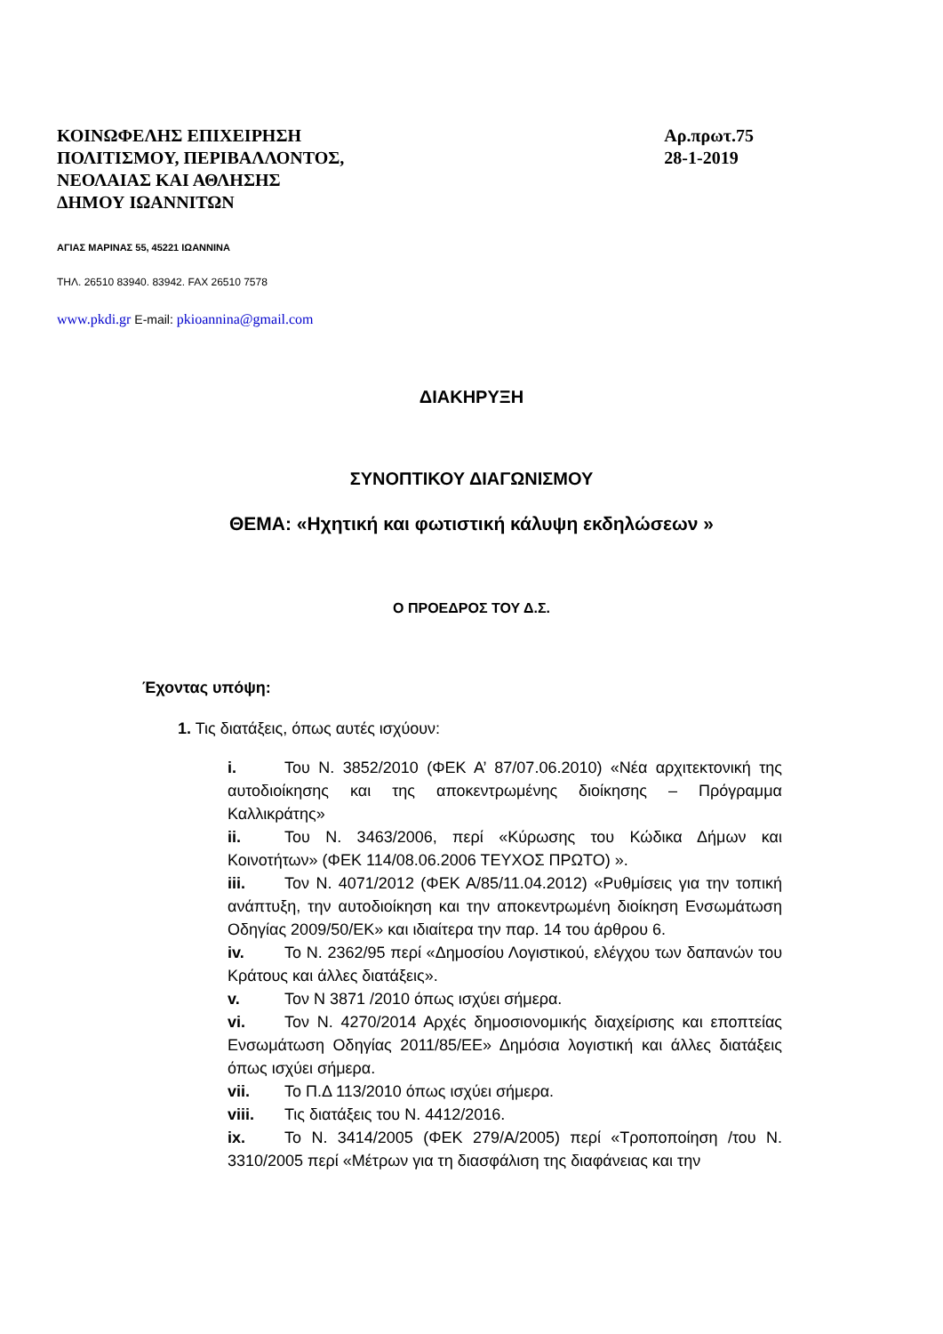ΚΟΙΝΩΦΕΛΗΣ ΕΠΙΧΕΙΡΗΣΗ
ΠΟΛΙΤΙΣΜΟΥ, ΠΕΡΙΒΑΛΛΟΝΤΟΣ,
ΝΕΟΛΑΙΑΣ ΚΑΙ ΑΘΛΗΣΗΣ
ΔΗΜΟΥ ΙΩΑΝΝΙΤΩΝ
Αρ.πρωτ.75
28-1-2019
ΑΓΙΑΣ ΜΑΡΙΝΑΣ 55, 45221 ΙΩΑΝΝΙΝΑ
ΤΗΛ. 26510 83940. 83942. FAX 26510 7578
www.pkdi.gr E-mail: pkioannina@gmail.com
ΔΙΑΚΗΡΥΞΗ
ΣΥΝΟΠΤΙΚΟΥ ΔΙΑΓΩΝΙΣΜΟΥ
ΘΕΜΑ: «Ηχητική και φωτιστική κάλυψη εκδηλώσεων »
Ο ΠΡΟΕΔΡΟΣ ΤΟΥ Δ.Σ.
Έχοντας υπόψη:
1. Τις διατάξεις, όπως αυτές ισχύουν:
i. Του Ν. 3852/2010 (ΦΕΚ Α’ 87/07.06.2010) «Νέα αρχιτεκτονική της αυτοδιοίκησης και της αποκεντρωμένης διοίκησης – Πρόγραμμα Καλλικράτης»
ii. Του Ν. 3463/2006, περί «Κύρωσης του Κώδικα Δήμων και Κοινοτήτων» (ΦΕΚ 114/08.06.2006 ΤΕΥΧΟΣ ΠΡΩΤΟ) ».
iii. Τον Ν. 4071/2012 (ΦΕΚ Α/85/11.04.2012) «Ρυθμίσεις για την τοπική ανάπτυξη, την αυτοδιοίκηση και την αποκεντρωμένη διοίκηση Ενσωμάτωση Οδηγίας 2009/50/ΕΚ» και ιδιαίτερα την παρ. 14 του άρθρου 6.
iv. Το Ν. 2362/95 περί «Δημοσίου Λογιστικού, ελέγχου των δαπανών του Κράτους και άλλες διατάξεις».
v. Τον Ν 3871 /2010 όπως ισχύει σήμερα.
vi. Τον Ν. 4270/2014 Αρχές δημοσιονομικής διαχείρισης και εποπτείας Ενσωμάτωση Οδηγίας 2011/85/ΕΕ» Δημόσια λογιστική και άλλες διατάξεις όπως ισχύει σήμερα.
vii. Το Π.Δ 113/2010 όπως ισχύει σήμερα.
viii. Τις διατάξεις του Ν. 4412/2016.
ix. Το Ν. 3414/2005 (ΦΕΚ 279/Α/2005) περί «Τροποποίηση /του Ν. 3310/2005 περί «Μέτρων για τη διασφάλιση της διαφάνειας και την